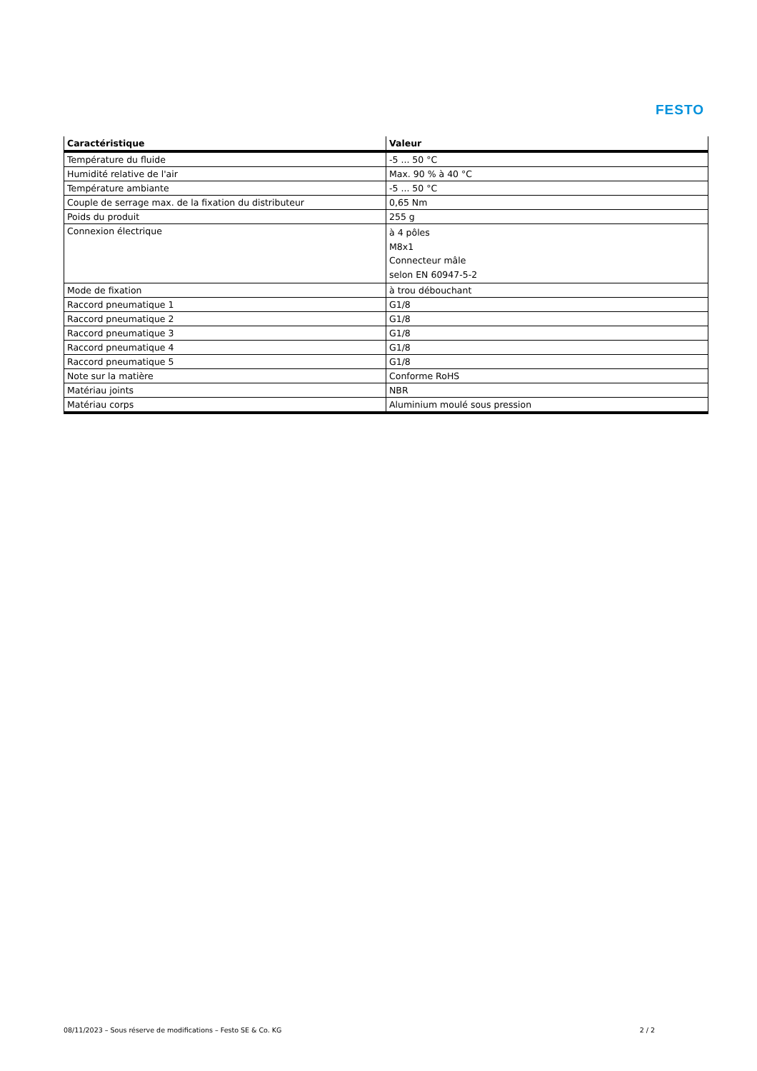FESTO
| Caractéristique | Valeur |
| --- | --- |
| Température du fluide | -5 ... 50 °C |
| Humidité relative de l'air | Max. 90 % à 40 °C |
| Température ambiante | -5 ... 50 °C |
| Couple de serrage max. de la fixation du distributeur | 0,65 Nm |
| Poids du produit | 255 g |
| Connexion électrique | à 4 pôles M8x1 Connecteur mâle selon EN 60947-5-2 |
| Mode de fixation | à trou débouchant |
| Raccord pneumatique 1 | G1/8 |
| Raccord pneumatique 2 | G1/8 |
| Raccord pneumatique 3 | G1/8 |
| Raccord pneumatique 4 | G1/8 |
| Raccord pneumatique 5 | G1/8 |
| Note sur la matière | Conforme RoHS |
| Matériau joints | NBR |
| Matériau corps | Aluminium moulé sous pression |
08/11/2023 – Sous réserve de modifications – Festo SE & Co. KG 2 / 2